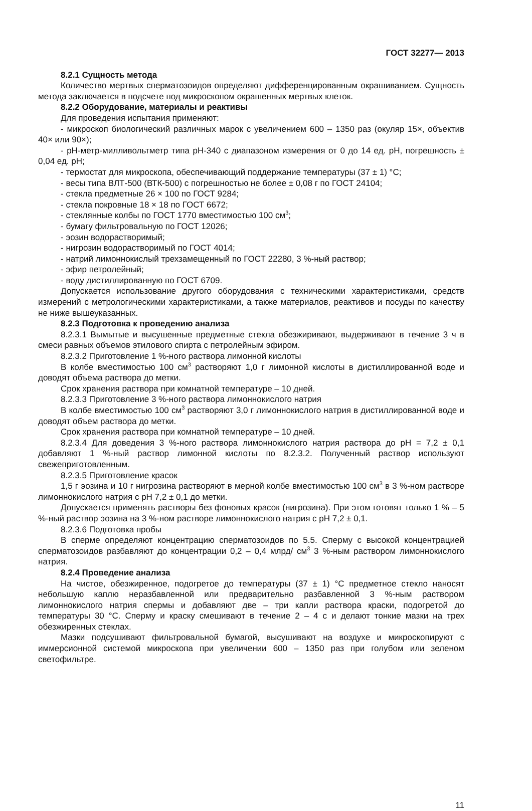ГОСТ 32277— 2013
8.2.1 Сущность метода
Количество мертвых сперматозоидов определяют дифференцированным окрашиванием. Сущность метода заключается в подсчете под микроскопом окрашенных мертвых клеток.
8.2.2 Оборудование, материалы и реактивы
Для проведения испытания применяют:
- микроскоп биологический различных марок с увеличением 600 – 1350 раз (окуляр 15×, объектив 40× или 90×);
- pH-метр-милливольтметр типа pH-340 с диапазоном измерения от 0 до 14 ед. pH, погрешность ± 0,04 ед. pH;
- термостат для микроскопа, обеспечивающий поддержание температуры (37 ± 1) °С;
- весы типа ВЛТ-500 (ВТК-500) с погрешностью не более ± 0,08 г по ГОСТ 24104;
- стекла предметные 26 × 100 по ГОСТ 9284;
- стекла покровные 18 × 18 по ГОСТ 6672;
- стеклянные колбы по ГОСТ 1770 вместимостью 100 см<sup>3</sup>;
- бумагу фильтровальную по ГОСТ 12026;
- эозин водорастворимый;
- нигрозин водорастворимый по ГОСТ 4014;
- натрий лимоннокислый трехзамещенный по ГОСТ 22280, 3 %-ный раствор;
- эфир петролейный;
- воду дистиллированную по ГОСТ 6709.
Допускается использование другого оборудования с техническими характеристиками, средств измерений с метрологическими характеристиками, а также материалов, реактивов и посуды по качеству не ниже вышеуказанных.
8.2.3 Подготовка к проведению анализа
8.2.3.1 Вымытые и высушенные предметные стекла обезжиривают, выдерживают в течение 3 ч в смеси равных объемов этилового спирта с петролейным эфиром.
8.2.3.2 Приготовление 1 %-ного раствора лимонной кислоты
В колбе вместимостью 100 см<sup>3</sup> растворяют 1,0 г лимонной кислоты в дистиллированной воде и доводят объема раствора до метки.
Срок хранения раствора при комнатной температуре – 10 дней.
8.2.3.3 Приготовление 3 %-ного раствора лимоннокислого натрия
В колбе вместимостью 100 см<sup>3</sup> растворяют 3,0 г лимоннокислого натрия в дистиллированной воде и доводят объем раствора до метки.
Срок хранения раствора при комнатной температуре – 10 дней.
8.2.3.4 Для доведения 3 %-ного раствора лимоннокислого натрия раствора до pH = 7,2 ± 0,1 добавляют 1 %-ный раствор лимонной кислоты по 8.2.3.2. Полученный раствор используют свежеприготовленным.
8.2.3.5 Приготовление красок
1,5 г эозина и 10 г нигрозина растворяют в мерной колбе вместимостью 100 см<sup>3</sup> в 3 %-ном растворе лимоннокислого натрия с pH 7,2 ± 0,1 до метки.
Допускается применять растворы без фоновых красок (нигрозина). При этом готовят только 1 % – 5 %-ный раствор эозина на 3 %-ном растворе лимоннокислого натрия с pH 7,2 ± 0,1.
8.2.3.6 Подготовка пробы
В сперме определяют концентрацию сперматозоидов по 5.5. Сперму с высокой концентрацией сперматозоидов разбавляют до концентрации 0,2 – 0,4 млрд/ см<sup>3</sup> 3 %-ным раствором лимоннокислого натрия.
8.2.4 Проведение анализа
На чистое, обезжиренное, подогретое до температуры (37 ± 1) °С предметное стекло наносят небольшую каплю неразбавленной или предварительно разбавленной 3 %-ным раствором лимоннокислого натрия спермы и добавляют две – три капли раствора краски, подогретой до температуры 30 °С. Сперму и краску смешивают в течение 2 – 4 с и делают тонкие мазки на трех обезжиренных стеклах.
Мазки подсушивают фильтровальной бумагой, высушивают на воздухе и микроскопируют с иммерсионной системой микроскопа при увеличении 600 – 1350 раз при голубом или зеленом светофильтре.
11